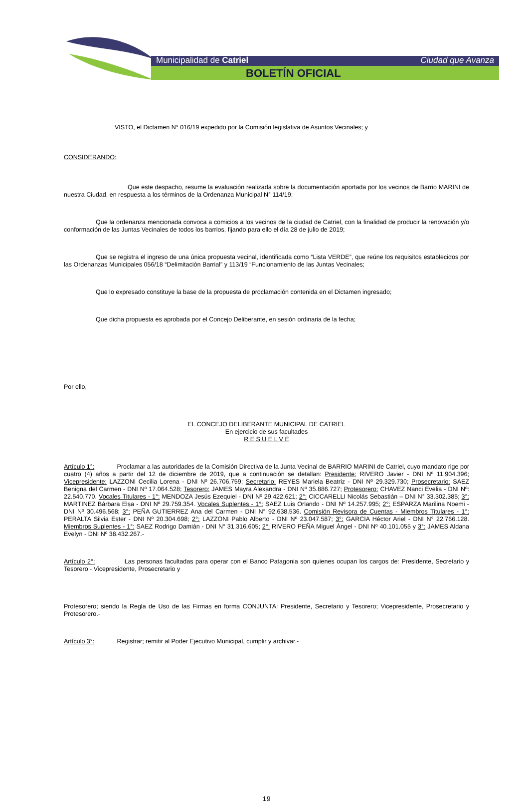Municipalidad de Catriel Ciudad que Avanza
BOLETÍN OFICIAL
VISTO, el Dictamen N° 016/19 expedido por la Comisión legislativa de Asuntos Vecinales; y
CONSIDERANDO:
Que este despacho, resume la evaluación realizada sobre la documentación aportada por los vecinos de Barrio MARINI de nuestra Ciudad, en respuesta a los términos de la Ordenanza Municipal N° 114/19;
Que la ordenanza mencionada convoca a comicios a los vecinos de la ciudad de Catriel, con la finalidad de producir la renovación y/o conformación de las Juntas Vecinales de todos los barrios, fijando para ello el día 28 de julio de 2019;
Que se registra el ingreso de una única propuesta vecinal, identificada como “Lista VERDE”, que reúne los requisitos establecidos por las Ordenanzas Municipales 056/18 “Delimitación Barrial” y 113/19 “Funcionamiento de las Juntas Vecinales;
Que lo expresado constituye la base de la propuesta de proclamación contenida en el Dictamen ingresado;
Que dicha propuesta es aprobada por el Concejo Deliberante, en sesión ordinaria de la fecha;
Por ello,
EL CONCEJO DELIBERANTE MUNICIPAL DE CATRIEL
En ejercicio de sus facultades
R E S U E L V E
Artículo 1°: Proclamar a las autoridades de la Comisión Directiva de la Junta Vecinal de BARRIO MARINI de Catriel, cuyo mandato rige por cuatro (4) años a partir del 12 de diciembre de 2019, que a continuación se detallan: Presidente: RIVERO Javier - DNI Nº 11.904.396; Vicepresidente: LAZZONI Cecilia Lorena - DNI Nº 26.706.759; Secretario: REYES Mariela Beatriz - DNI Nº 29.329.730; Prosecretario: SAEZ Benigna del Carmen - DNI Nº 17.064.528; Tesorero: JAMES Mayra Alexandra - DNI Nº 35.886.727; Protesorero: CHAVEZ Nanci Evelia - DNI Nº: 22.540.770. Vocales Titulares - 1°: MENDOZA Jesús Ezequiel - DNI Nº 29.422.621; 2°: CICCARELLI Nicolás Sebastián – DNI N° 33.302.385; 3°: MARTINEZ Bárbara Elsa - DNI Nº 29.759.354. Vocales Suplentes - 1°: SAEZ Luis Orlando - DNI Nº 14.257.995; 2°: ESPARZA Marilina Noemi - DNI Nº 30.496.568; 3°: PEÑA GUTIERREZ Ana del Carmen - DNI N° 92.638.536. Comisión Revisora de Cuentas - Miembros Titulares - 1°: PERALTA Silvia Ester - DNI Nº 20.304.698; 2°: LAZZONI Pablo Alberto - DNI Nº 23.047.587; 3°: GARCIA Héctor Ariel - DNI N° 22.766.128. Miembros Suplentes - 1°: SAEZ Rodrigo Damián - DNI N° 31.316.605; 2°: RIVERO PEÑA Miguel Ángel - DNI Nº 40.101.055 y 3°: JAMES Aldana Evelyn - DNI Nº 38.432.267.-
Artículo 2°: Las personas facultadas para operar con el Banco Patagonia son quienes ocupan los cargos de: Presidente, Secretario y Tesorero - Vicepresidente, Prosecretario y
Protesorero; siendo la Regla de Uso de las Firmas en forma CONJUNTA: Presidente, Secretario y Tesorero; Vicepresidente, Prosecretario y Protesorero.-
Artículo 3°: Registrar; remitir al Poder Ejecutivo Municipal, cumplir y archivar.-
19